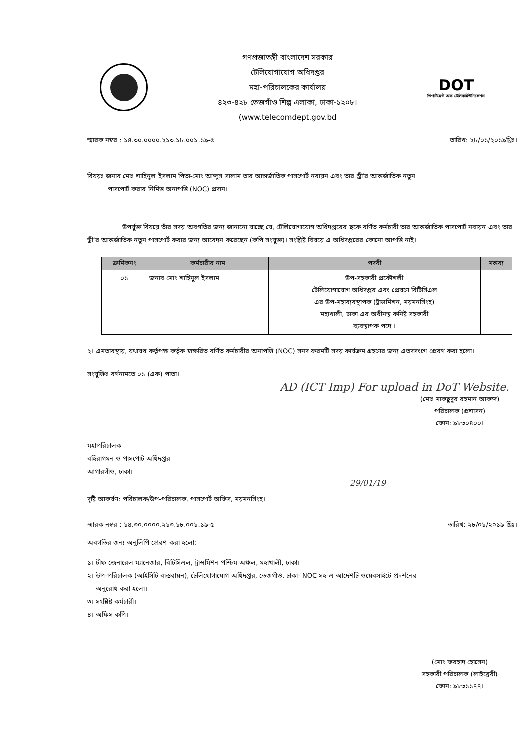গণপ্রজাতন্ত্রী বাংলাদেশ সরকার
টেলিযোগাযোগ অধিদপ্তর
মহা-পরিচালকের কার্যালয়
৪২৩-৪২৮ তেজগাঁও শিল্প এলাকা, ঢাকা-১২০৮।
(www.telecomdept.gov.bd
DOT
ডিপার্টমেন্ট অফ টেলিকমিউনিকেশন্স
স্মারক নম্বর : ১৪.৩০.০০০০.২১৩.১৮.০০১.১৯-৫ তারিখ: ২৮/০১/২০১৯খ্রিঃ।
বিষয়ঃ জনাব মোঃ শাহিনুল ইসলাম পিতা-মোঃ আব্দুস সালাম তার আন্তর্জাতিক পাসপোর্ট নবায়ন এবং তার স্ত্রী'র আন্তর্জাতিক নতুন
পাসপোর্ট করার নিমিত্ত অনাপত্তি (NOC) প্রদান।
উপর্যুক্ত বিষয়ে তাঁর সদয় অবগতির জন্য জানানো যাচ্ছে যে, টেলিযোগাযোগ অধিদপ্তরের ছকে বর্ণিত কর্মচারী তার আন্তর্জাতিক পাসপোর্ট নবায়ন এবং তার স্ত্রী'র আন্তর্জাতিক নতুন পাসপোর্ট করার জন্য আবেদন করেছেন (কপি সংযুক্ত)। সংশ্লিষ্ট বিষয়ে এ অধিদপ্তরের কোনো আপত্তি নাই।
| ক্রমিকনং | কর্মচারীর নাম | পদবী | মন্তব্য |
| --- | --- | --- | --- |
| ০১ | জনাব মোঃ শাহিনুল ইসলাম | উপ-সহকারী প্রকৌশলী টেলিযোগাযোগ অধিদপ্তর এবং প্রেষণে বিটিসিএল এর উপ-মহাব্যবস্থাপক (ট্রান্সমিশন, ময়মনসিংহ) মহাখালী, ঢাকা এর অধীনস্থ কনিষ্ট সহকারী ব্যবস্থাপক পদে । | |
২। এমতাবস্থায়, যথাযথ কর্তৃপক্ষ কর্তৃক স্বাক্ষরিত বর্ণিত কর্মচারীর অনাপত্তি (NOC) সনদ ফরমটি সদয় কার্যক্রম গ্রহণের জন্য এতদসংগে প্রেরণ করা হলো।
সংযুক্তিঃ বর্ণনামতে ০১ (এক) পাতা।
AD (ICT Imp) For upload in DoT Website.
(মোঃ মাকছুদুর রহমান আকন্দ)
পরিচালক (প্রশাসন)
ফোন: ৯৮৩০৪০০।
মহাপরিচালক
বহিরাগমন ও পাসপোর্ট অধিদপ্তর
আগারগাঁও, ঢাকা।
29/01/19
দৃষ্টি আকর্ষণ: পরিচালক/উপ-পরিচালক, পাসপোর্ট অফিস, ময়মনসিংহ।
স্মারক নম্বর : ১৪.৩০.০০০০.২১৩.১৮.০০১.১৯-৫ তারিখ: ২৮/০১/২০১৯ খ্রিঃ।
অবগতির জন্য অনুলিপি প্রেরণ করা হলো:
১। চীফ জেনারেল ম্যানেজার, বিটিসিএল, ট্রান্সমিশন পশ্চিম অঞ্চল, মহাখালী, ঢাকা।
২। উপ-পরিচালক (আইসিটি বাস্তবায়ন), টেলিযোগাযোগ অধিদপ্তর, তেজগাঁও, ঢাকা- NOC সহ-এ আদেশটি ওয়েবসাইটে প্রদর্শনের
অনুরোধ করা হলো।
৩। সংশ্লিষ্ট কর্মচারী।
৪। অফিস কপি।
(মোঃ ফরহাদ হোসেন)
সহকারী পরিচালক (লাইব্রেরী)
ফোন: ৯৮৩১১৭৭।